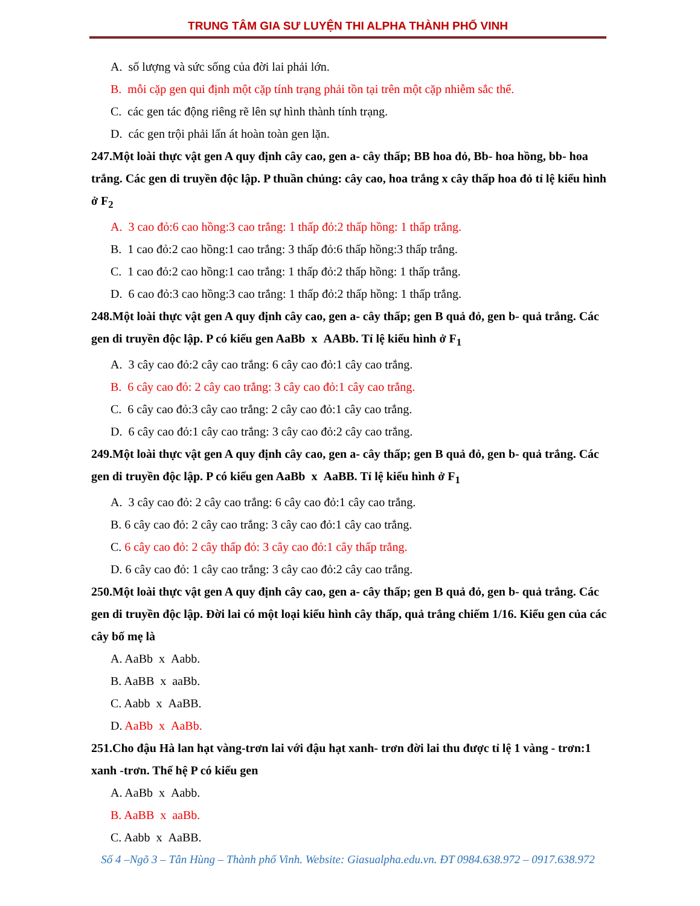TRUNG TÂM GIA SƯ LUYỆN THI ALPHA THÀNH PHỐ VINH
A. số lượng và sức sống của đời lai phải lớn.
B. mỗi cặp gen qui định một cặp tính trạng phải tồn tại trên một cặp nhiễm sắc thể.
C. các gen tác động riêng rẽ lên sự hình thành tính trạng.
D. các gen trội phải lấn át hoàn toàn gen lặn.
247.Một loài thực vật gen A quy định cây cao, gen a- cây thấp; BB hoa đỏ, Bb- hoa hồng, bb- hoa trắng. Các gen di truyền độc lập. P thuần chủng: cây cao, hoa trắng x cây thấp hoa đỏ tỉ lệ kiểu hình ở F<sub>2</sub>
A. 3 cao đỏ:6 cao hồng:3 cao trắng: 1 thấp đỏ:2 thấp hồng: 1 thấp trắng.
B. 1 cao đỏ:2 cao hồng:1 cao trắng: 3 thấp đỏ:6 thấp hồng:3 thấp trắng.
C. 1 cao đỏ:2 cao hồng:1 cao trắng: 1 thấp đỏ:2 thấp hồng: 1 thấp trắng.
D. 6 cao đỏ:3 cao hồng:3 cao trắng: 1 thấp đỏ:2 thấp hồng: 1 thấp trắng.
248.Một loài thực vật gen A quy định cây cao, gen a- cây thấp; gen B quả đỏ, gen b- quả trắng. Các gen di truyền độc lập. P có kiểu gen AaBb x AABb. Tỉ lệ kiểu hình ở F<sub>1</sub>
A. 3 cây cao đỏ:2 cây cao trắng: 6 cây cao đỏ:1 cây cao trắng.
B. 6 cây cao đỏ: 2 cây cao trắng: 3 cây cao đỏ:1 cây cao trắng.
C. 6 cây cao đỏ:3 cây cao trắng: 2 cây cao đỏ:1 cây cao trắng.
D. 6 cây cao đỏ:1 cây cao trắng: 3 cây cao đỏ:2 cây cao trắng.
249.Một loài thực vật gen A quy định cây cao, gen a- cây thấp; gen B quả đỏ, gen b- quả trắng. Các gen di truyền độc lập. P có kiểu gen AaBb x AaBB. Tỉ lệ kiểu hình ở F<sub>1</sub>
A. 3 cây cao đỏ: 2 cây cao trắng: 6 cây cao đỏ:1 cây cao trắng.
B. 6 cây cao đỏ: 2 cây cao trắng: 3 cây cao đỏ:1 cây cao trắng.
C. 6 cây cao đỏ: 2 cây thấp đỏ: 3 cây cao đỏ:1 cây thấp trắng.
D. 6 cây cao đỏ: 1 cây cao trắng: 3 cây cao đỏ:2 cây cao trắng.
250.Một loài thực vật gen A quy định cây cao, gen a- cây thấp; gen B quả đỏ, gen b- quả trắng. Các gen di truyền độc lập. Đời lai có một loại kiểu hình cây thấp, quả trắng chiếm 1/16. Kiểu gen của các cây bố mẹ là
A. AaBb x Aabb.
B. AaBB x aaBb.
C. Aabb x AaBB.
D. AaBb x AaBb.
251.Cho đậu Hà lan hạt vàng-trơn lai với đậu hạt xanh- trơn đời lai thu được tỉ lệ 1 vàng - trơn:1 xanh -trơn. Thế hệ P có kiểu gen
A. AaBb x Aabb.
B. AaBB x aaBb.
C. Aabb x AaBB.
Số 4 –Ngõ 3 – Tân Hùng – Thành phố Vinh. Website: Giasualpha.edu.vn. ĐT 0984.638.972 – 0917.638.972